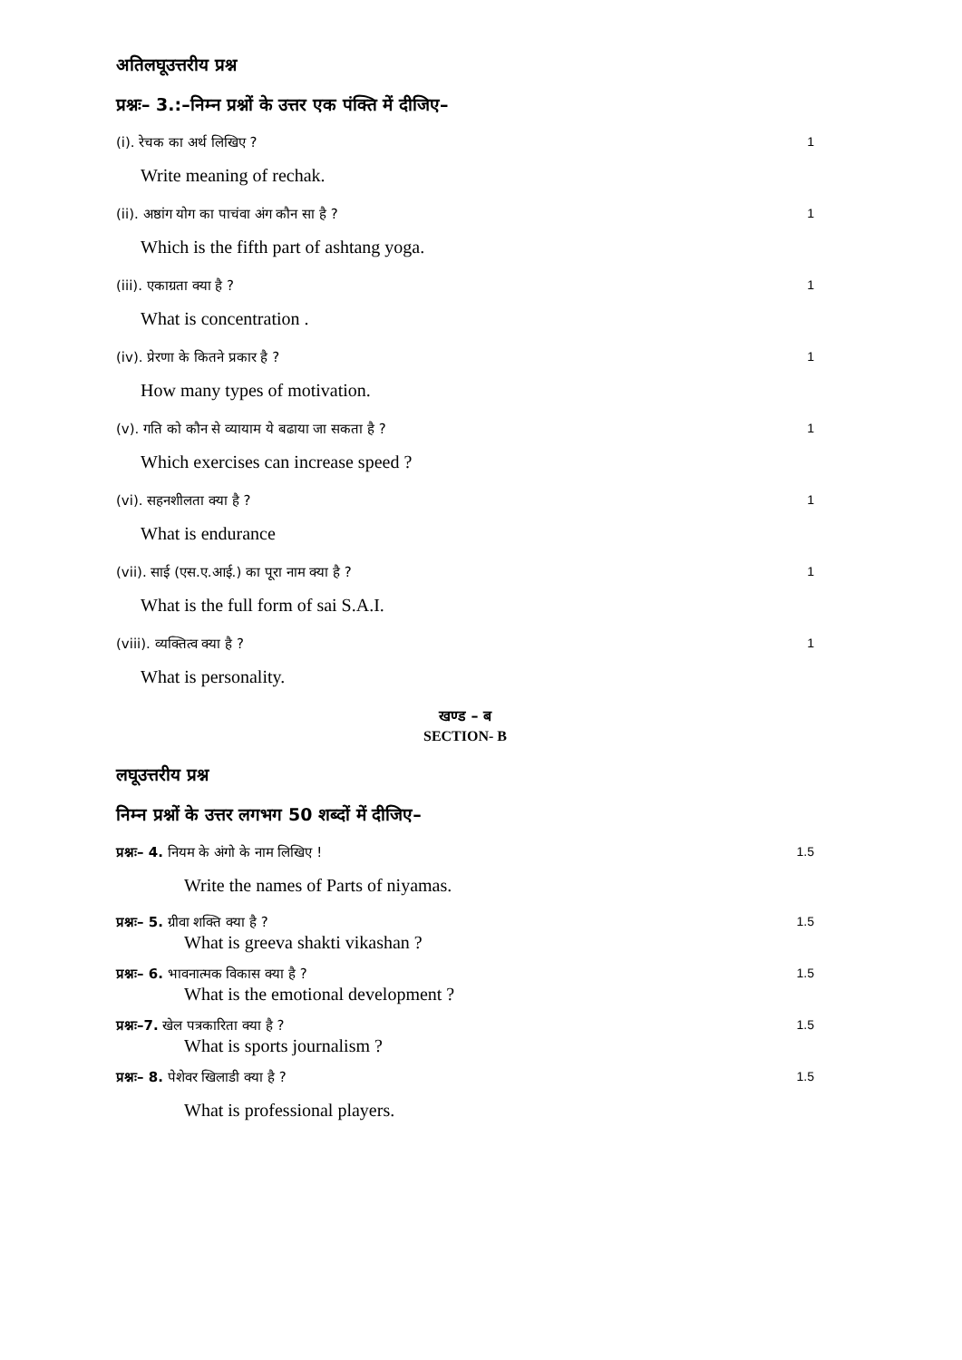अतिलघूउत्तरीय प्रश्न
प्रश्नः– 3.:–निम्न प्रश्नों के उत्तर एक पंक्ति में दीजिए–
(i). रेचक का अर्थ लिखिए ? 1
Write meaning of rechak.
(ii). अष्ठांग योग का पाचंवा अंग कौन सा है ? 1
Which is the fifth part of ashtang yoga.
(iii). एकाग्रता क्या है ? 1
What is concentration .
(iv). प्रेरणा के कितने प्रकार है ? 1
How many types of motivation.
(v). गति को कौन से व्यायाम ये बढाया जा सकता है ? 1
Which exercises can increase speed ?
(vi). सहनशीलता क्या है ? 1
What is endurance
(vii). साई (एस.ए.आई.) का पूरा नाम क्या है ? 1
What is the full form of sai S.A.I.
(viii). व्यक्तित्व क्या है ? 1
What is personality.
खण्ड – ब
SECTION- B
लघूउत्तरीय प्रश्न
निम्न प्रश्नों के उत्तर लगभग 50 शब्दों में दीजिए–
प्रश्नः– 4. नियम के अंगो के नाम लिखिए ! 1.5
Write the names of Parts of niyamas.
प्रश्नः– 5. ग्रीवा शक्ति क्या है ? 1.5
What is greeva shakti vikashan ?
प्रश्नः– 6. भावनात्मक विकास क्या है ? 1.5
What is the emotional development ?
प्रश्नः–7. खेल पत्रकारिता क्या है ? 1.5
What is sports journalism ?
प्रश्नः– 8. पेशेवर खिलाडी क्या है ? 1.5
What is professional players.